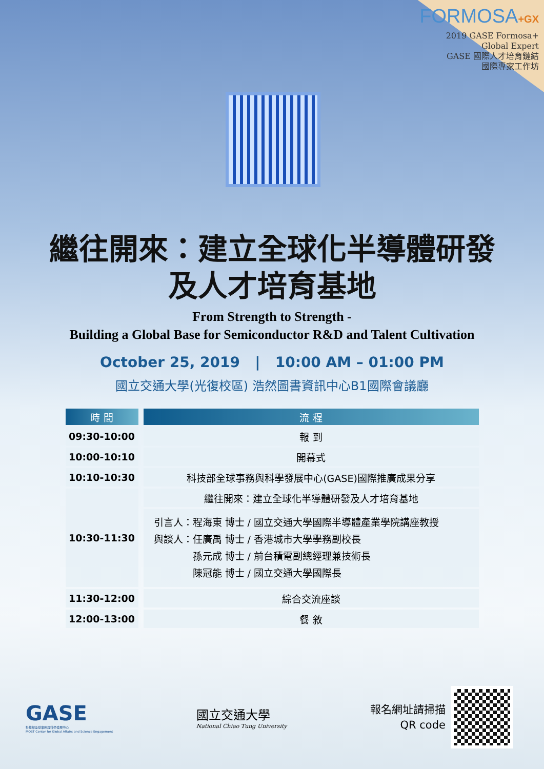FORMOSA+GX
2019 GASE Formosa+
Global Expert
GASE 國際人才培育鏈結
國際專家工作坊
繼往開來：建立全球化半導體研發
及人才培育基地
From Strength to Strength -
Building a Global Base for Semiconductor R&D and Talent Cultivation
October 25, 2019 | 10:00 AM – 01:00 PM
國立交通大學(光復校區) 浩然圖書資訊中心B1國際會議廳
| 時 間 | 流 程 |
| --- | --- |
| 09:30-10:00 | 報 到 |
| 10:00-10:10 | 開幕式 |
| 10:10-10:30 | 科技部全球事務與科學發展中心(GASE)國際推廣成果分享 |
| 10:30-11:30 | 繼往開來：建立全球化半導體研發及人才培育基地 |
| | 引言人：程海東 博士 / 國立交通大學國際半導體產業學院講座教授 與談人：任廣禹 博士 / 香港城市大學學務副校長 孫元成 博士 / 前台積電副總經理兼技術長 陳冠能 博士 / 國立交通大學國際長 |
| 11:30-12:00 | 綜合交流座談 |
| 12:00-13:00 | 餐 敘 |
GASE
科技部全球事務與科學發展中心
MOST Center for Global Affairs and Science Engagement
國立交通大學
National Chiao Tung University
報名網址請掃描
QR code